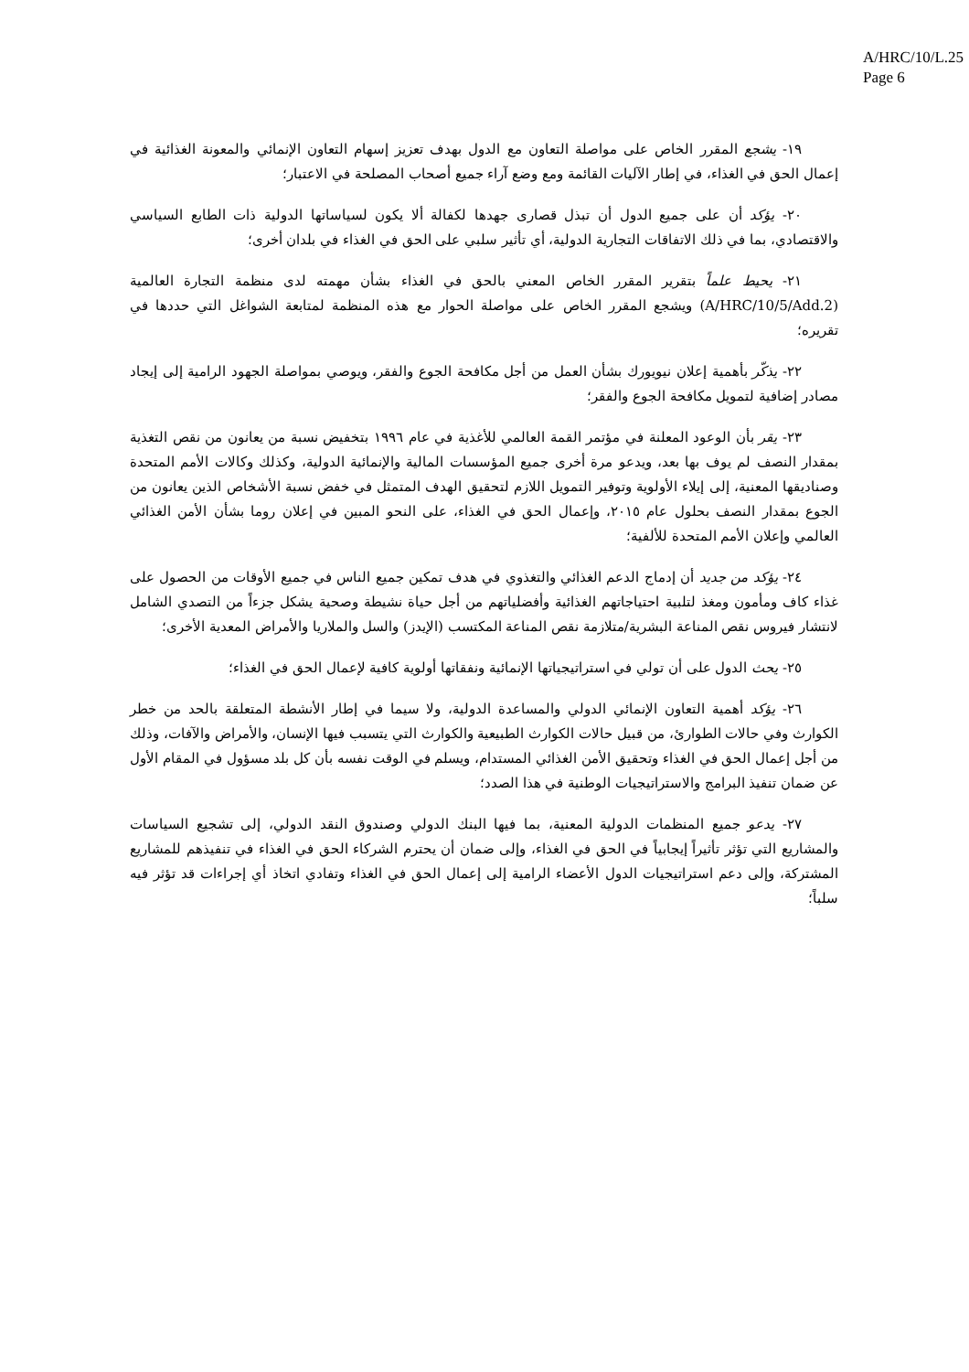A/HRC/10/L.25
Page 6
١٩- يشجع المقرر الخاص على مواصلة التعاون مع الدول بهدف تعزيز إسهام التعاون الإنمائي والمعونة الغذائية في إعمال الحق في الغذاء، في إطار الآليات القائمة ومع وضع آراء جميع أصحاب المصلحة في الاعتبار؛
٢٠- يؤكد أن على جميع الدول أن تبذل قصارى جهدها لكفالة ألا يكون لسياساتها الدولية ذات الطابع السياسي والاقتصادي، بما في ذلك الاتفاقات التجارية الدولية، أي تأثير سلبي على الحق في الغذاء في بلدان أخرى؛
٢١- يحيط علماً بتقرير المقرر الخاص المعني بالحق في الغذاء بشأن مهمته لدى منظمة التجارة العالمية (A/HRC/10/5/Add.2) ويشجع المقرر الخاص على مواصلة الحوار مع هذه المنظمة لمتابعة الشواغل التي حددها في تقريره؛
٢٢- يذكّر بأهمية إعلان نيويورك بشأن العمل من أجل مكافحة الجوع والفقر، ويوصي بمواصلة الجهود الرامية إلى إيجاد مصادر إضافية لتمويل مكافحة الجوع والفقر؛
٢٣- يقر بأن الوعود المعلنة في مؤتمر القمة العالمي للأغذية في عام ١٩٩٦ بتخفيض نسبة من يعانون من نقص التغذية بمقدار النصف لم يوف بها بعد، ويدعو مرة أخرى جميع المؤسسات المالية والإنمائية الدولية، وكذلك وكالات الأمم المتحدة وصناديقها المعنية، إلى إيلاء الأولوية وتوفير التمويل اللازم لتحقيق الهدف المتمثل في خفض نسبة الأشخاص الذين يعانون من الجوع بمقدار النصف بحلول عام ٢٠١٥، وإعمال الحق في الغذاء، على النحو المبين في إعلان روما بشأن الأمن الغذائي العالمي وإعلان الأمم المتحدة للألفية؛
٢٤- يؤكد من جديد أن إدماج الدعم الغذائي والتغذوي في هدف تمكين جميع الناس في جميع الأوقات من الحصول على غذاء كاف ومأمون ومغذ لتلبية احتياجاتهم الغذائية وأفضلياتهم من أجل حياة نشيطة وصحية يشكل جزءاً من التصدي الشامل لانتشار فيروس نقص المناعة البشرية/متلازمة نقص المناعة المكتسب (الإيدز) والسل والملاريا والأمراض المعدية الأخرى؛
٢٥- يحث الدول على أن تولي في استراتيجياتها الإنمائية ونفقاتها أولوية كافية لإعمال الحق في الغذاء؛
٢٦- يؤكد أهمية التعاون الإنمائي الدولي والمساعدة الدولية، ولا سيما في إطار الأنشطة المتعلقة بالحد من خطر الكوارث وفي حالات الطوارئ، من قبيل حالات الكوارث الطبيعية والكوارث التي يتسبب فيها الإنسان، والأمراض والآفات، وذلك من أجل إعمال الحق في الغذاء وتحقيق الأمن الغذائي المستدام، ويسلم في الوقت نفسه بأن كل بلد مسؤول في المقام الأول عن ضمان تنفيذ البرامج والاستراتيجيات الوطنية في هذا الصدد؛
٢٧- يدعو جميع المنظمات الدولية المعنية، بما فيها البنك الدولي وصندوق النقد الدولي، إلى تشجيع السياسات والمشاريع التي تؤثر تأثيراً إيجابياً في الحق في الغذاء، وإلى ضمان أن يحترم الشركاء الحق في الغذاء في تنفيذهم للمشاريع المشتركة، وإلى دعم استراتيجيات الدول الأعضاء الرامية إلى إعمال الحق في الغذاء وتفادي اتخاذ أي إجراءات قد تؤثر فيه سلباً؛